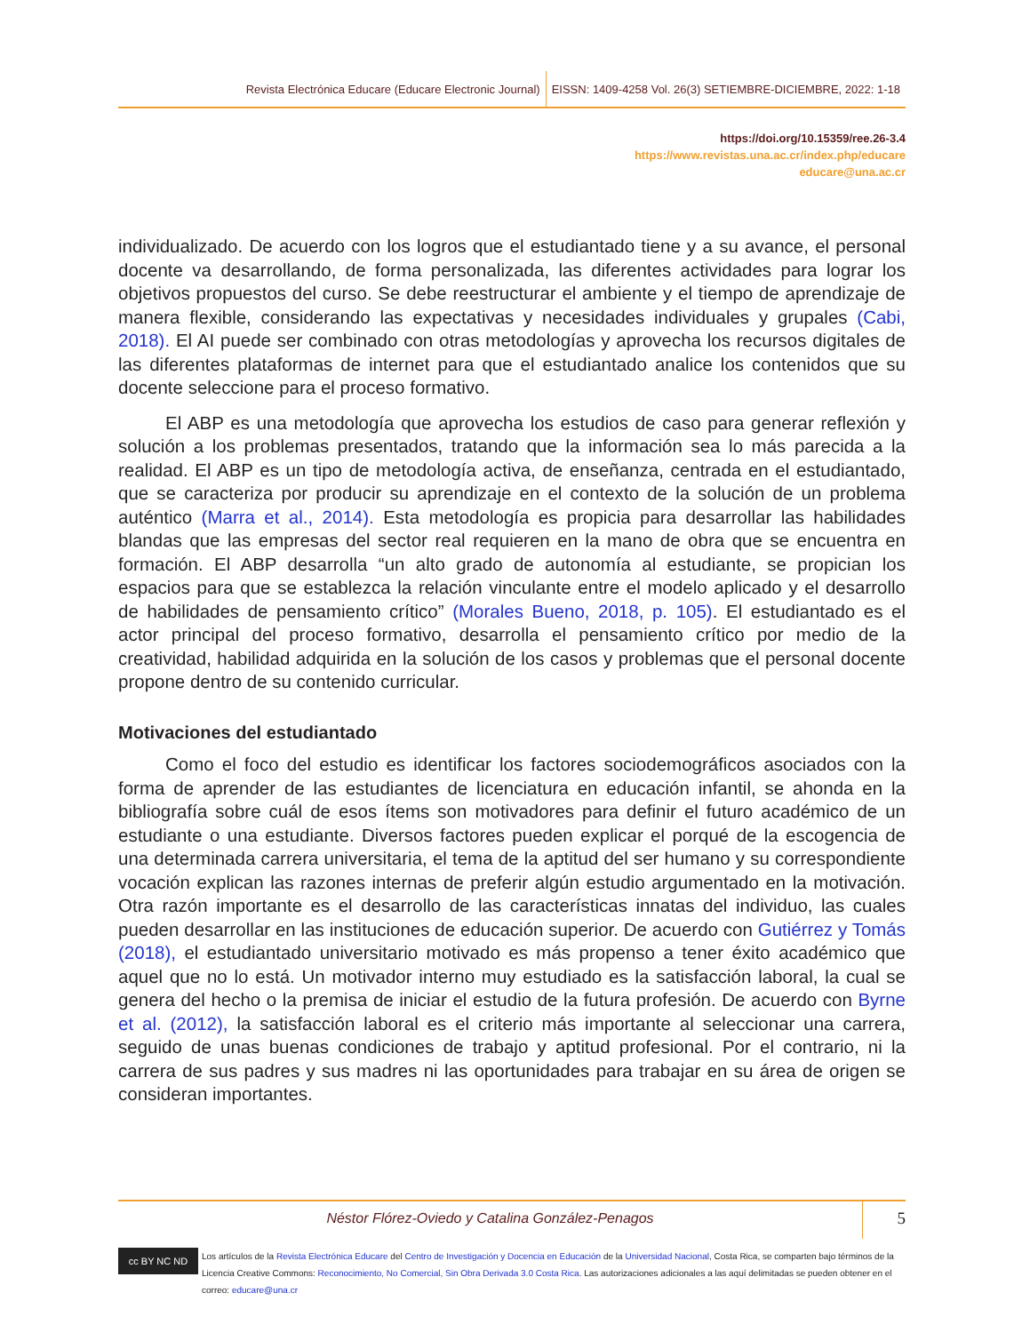Revista Electrónica Educare (Educare Electronic Journal)
EISSN: 1409-4258 Vol. 26(3) SETIEMBRE-DICIEMBRE, 2022: 1-18
https://doi.org/10.15359/ree.26-3.4
https://www.revistas.una.ac.cr/index.php/educare
educare@una.ac.cr
individualizado. De acuerdo con los logros que el estudiantado tiene y a su avance, el personal docente va desarrollando, de forma personalizada, las diferentes actividades para lograr los objetivos propuestos del curso. Se debe reestructurar el ambiente y el tiempo de aprendizaje de manera flexible, considerando las expectativas y necesidades individuales y grupales (Cabi, 2018). El AI puede ser combinado con otras metodologías y aprovecha los recursos digitales de las diferentes plataformas de internet para que el estudiantado analice los contenidos que su docente seleccione para el proceso formativo.
El ABP es una metodología que aprovecha los estudios de caso para generar reflexión y solución a los problemas presentados, tratando que la información sea lo más parecida a la realidad. El ABP es un tipo de metodología activa, de enseñanza, centrada en el estudiantado, que se caracteriza por producir su aprendizaje en el contexto de la solución de un problema auténtico (Marra et al., 2014). Esta metodología es propicia para desarrollar las habilidades blandas que las empresas del sector real requieren en la mano de obra que se encuentra en formación. El ABP desarrolla “un alto grado de autonomía al estudiante, se propician los espacios para que se establezca la relación vinculante entre el modelo aplicado y el desarrollo de habilidades de pensamiento crítico” (Morales Bueno, 2018, p. 105). El estudiantado es el actor principal del proceso formativo, desarrolla el pensamiento crítico por medio de la creatividad, habilidad adquirida en la solución de los casos y problemas que el personal docente propone dentro de su contenido curricular.
Motivaciones del estudiantado
Como el foco del estudio es identificar los factores sociodemográficos asociados con la forma de aprender de las estudiantes de licenciatura en educación infantil, se ahonda en la bibliografía sobre cuál de esos ítems son motivadores para definir el futuro académico de un estudiante o una estudiante. Diversos factores pueden explicar el porqué de la escogencia de una determinada carrera universitaria, el tema de la aptitud del ser humano y su correspondiente vocación explican las razones internas de preferir algún estudio argumentado en la motivación. Otra razón importante es el desarrollo de las características innatas del individuo, las cuales pueden desarrollar en las instituciones de educación superior. De acuerdo con Gutiérrez y Tomás (2018), el estudiantado universitario motivado es más propenso a tener éxito académico que aquel que no lo está. Un motivador interno muy estudiado es la satisfacción laboral, la cual se genera del hecho o la premisa de iniciar el estudio de la futura profesión. De acuerdo con Byrne et al. (2012), la satisfacción laboral es el criterio más importante al seleccionar una carrera, seguido de unas buenas condiciones de trabajo y aptitud profesional. Por el contrario, ni la carrera de sus padres y sus madres ni las oportunidades para trabajar en su área de origen se consideran importantes.
Néstor Flórez-Oviedo y Catalina González-Penagos
5
cc BY NC ND
Los artículos de la Revista Electrónica Educare del Centro de Investigación y Docencia en Educación de la Universidad Nacional, Costa Rica, se comparten bajo términos de la Licencia Creative Commons: Reconocimiento, No Comercial, Sin Obra Derivada 3.0 Costa Rica. Las autorizaciones adicionales a las aquí delimitadas se pueden obtener en el correo: educare@una.cr